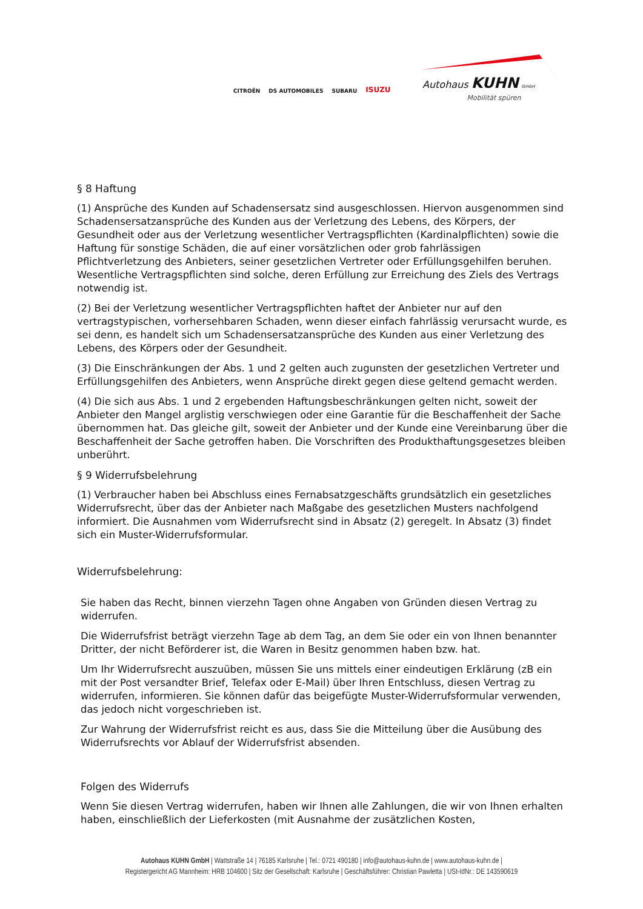CITROËN DS AUTOMOBILES SUBARU ISUZU
Autohaus KUHN GmbH
Mobilität spüren
§ 8 Haftung
(1) Ansprüche des Kunden auf Schadensersatz sind ausgeschlossen. Hiervon ausgenommen sind Schadensersatzansprüche des Kunden aus der Verletzung des Lebens, des Körpers, der Gesundheit oder aus der Verletzung wesentlicher Vertragspflichten (Kardinalpflichten) sowie die Haftung für sonstige Schäden, die auf einer vorsätzlichen oder grob fahrlässigen Pflichtverletzung des Anbieters, seiner gesetzlichen Vertreter oder Erfüllungsgehilfen beruhen. Wesentliche Vertragspflichten sind solche, deren Erfüllung zur Erreichung des Ziels des Vertrags notwendig ist.
(2) Bei der Verletzung wesentlicher Vertragspflichten haftet der Anbieter nur auf den vertragstypischen, vorhersehbaren Schaden, wenn dieser einfach fahrlässig verursacht wurde, es sei denn, es handelt sich um Schadensersatzansprüche des Kunden aus einer Verletzung des Lebens, des Körpers oder der Gesundheit.
(3) Die Einschränkungen der Abs. 1 und 2 gelten auch zugunsten der gesetzlichen Vertreter und Erfüllungsgehilfen des Anbieters, wenn Ansprüche direkt gegen diese geltend gemacht werden.
(4) Die sich aus Abs. 1 und 2 ergebenden Haftungsbeschränkungen gelten nicht, soweit der Anbieter den Mangel arglistig verschwiegen oder eine Garantie für die Beschaffenheit der Sache übernommen hat. Das gleiche gilt, soweit der Anbieter und der Kunde eine Vereinbarung über die Beschaffenheit der Sache getroffen haben. Die Vorschriften des Produkthaftungsgesetzes bleiben unberührt.
§ 9 Widerrufsbelehrung
(1) Verbraucher haben bei Abschluss eines Fernabsatzgeschäfts grundsätzlich ein gesetzliches Widerrufsrecht, über das der Anbieter nach Maßgabe des gesetzlichen Musters nachfolgend informiert. Die Ausnahmen vom Widerrufsrecht sind in Absatz (2) geregelt. In Absatz (3) findet sich ein Muster-Widerrufsformular.
Widerrufsbelehrung:
Sie haben das Recht, binnen vierzehn Tagen ohne Angaben von Gründen diesen Vertrag zu widerrufen.
Die Widerrufsfrist beträgt vierzehn Tage ab dem Tag, an dem Sie oder ein von Ihnen benannter Dritter, der nicht Beförderer ist, die Waren in Besitz genommen haben bzw. hat.
Um Ihr Widerrufsrecht auszuüben, müssen Sie uns mittels einer eindeutigen Erklärung (zB ein mit der Post versandter Brief, Telefax oder E-Mail) über Ihren Entschluss, diesen Vertrag zu widerrufen, informieren. Sie können dafür das beigefügte Muster-Widerrufsformular verwenden, das jedoch nicht vorgeschrieben ist.
Zur Wahrung der Widerrufsfrist reicht es aus, dass Sie die Mitteilung über die Ausübung des Widerrufsrechts vor Ablauf der Widerrufsfrist absenden.
Folgen des Widerrufs
Wenn Sie diesen Vertrag widerrufen, haben wir Ihnen alle Zahlungen, die wir von Ihnen erhalten haben, einschließlich der Lieferkosten (mit Ausnahme der zusätzlichen Kosten,
Autohaus KUHN GmbH | Wattstraße 14 | 76185 Karlsruhe | Tel.: 0721 490180 | info@autohaus-kuhn.de | www.autohaus-kuhn.de |
Registergericht AG Mannheim: HRB 104600 | Sitz der Gesellschaft: Karlsruhe | Geschäftsführer: Christian Pawletta | USt-IdNr.: DE 143590619